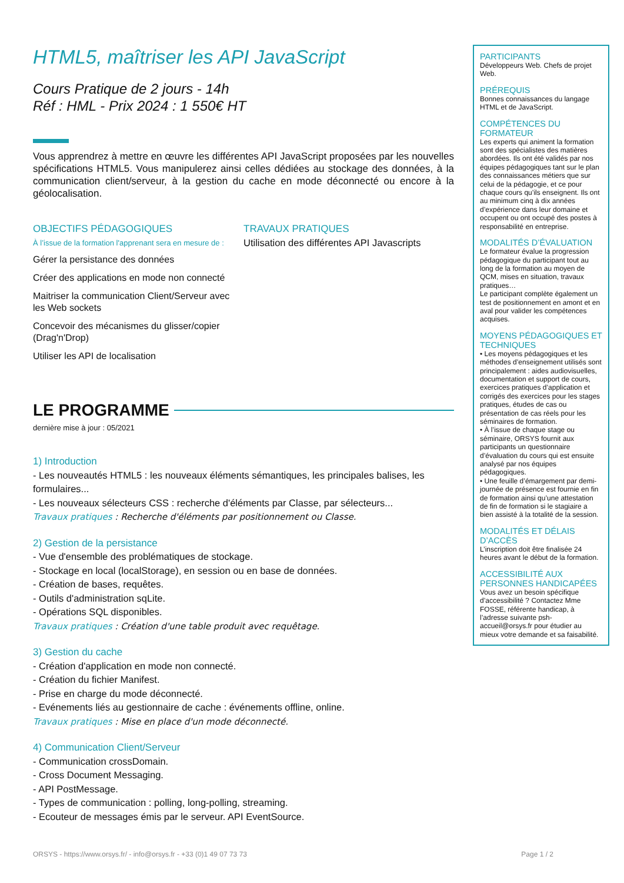HTML5, maîtriser les API JavaScript
Cours Pratique de 2 jours - 14h
Réf : HML - Prix 2024 : 1 550€ HT
Vous apprendrez à mettre en œuvre les différentes API JavaScript proposées par les nouvelles spécifications HTML5. Vous manipulerez ainsi celles dédiées au stockage des données, à la communication client/serveur, à la gestion du cache en mode déconnecté ou encore à la géolocalisation.
OBJECTIFS PÉDAGOGIQUES
À l’issue de la formation l'apprenant sera en mesure de :
Gérer la persistance des données
Créer des applications en mode non connecté
Maitriser la communication Client/Serveur avec les Web sockets
Concevoir des mécanismes du glisser/copier (Drag'n'Drop)
Utiliser les API de localisation
TRAVAUX PRATIQUES
Utilisation des différentes API Javascripts
LE PROGRAMME
dernière mise à jour : 05/2021
1) Introduction
- Les nouveautés HTML5 : les nouveaux éléments sémantiques, les principales balises, les formulaires...
- Les nouveaux sélecteurs CSS : recherche d'éléments par Classe, par sélecteurs...
Travaux pratiques : Recherche d'éléments par positionnement ou Classe.
2) Gestion de la persistance
- Vue d'ensemble des problématiques de stockage.
- Stockage en local (localStorage), en session ou en base de données.
- Création de bases, requêtes.
- Outils d'administration sqLite.
- Opérations SQL disponibles.
Travaux pratiques : Création d'une table produit avec requêtage.
3) Gestion du cache
- Création d'application en mode non connecté.
- Création du fichier Manifest.
- Prise en charge du mode déconnecté.
- Evénements liés au gestionnaire de cache : événements offline, online.
Travaux pratiques : Mise en place d'un mode déconnecté.
4) Communication Client/Serveur
- Communication crossDomain.
- Cross Document Messaging.
- API PostMessage.
- Types de communication : polling, long-polling, streaming.
- Ecouteur de messages émis par le serveur. API EventSource.
PARTICIPANTS
Développeurs Web. Chefs de projet Web.
PRÉREQUIS
Bonnes connaissances du langage HTML et de JavaScript.
COMPÉTENCES DU FORMATEUR
Les experts qui animent la formation sont des spécialistes des matières abordées. Ils ont été validés par nos équipes pédagogiques tant sur le plan des connaissances métiers que sur celui de la pédagogie, et ce pour chaque cours qu’ils enseignent. Ils ont au minimum cinq à dix années d’expérience dans leur domaine et occupent ou ont occupé des postes à responsabilité en entreprise.
MODALITÉS D’ÉVALUATION
Le formateur évalue la progression pédagogique du participant tout au long de la formation au moyen de QCM, mises en situation, travaux pratiques…
Le participant complète également un test de positionnement en amont et en aval pour valider les compétences acquises.
MOYENS PÉDAGOGIQUES ET TECHNIQUES
• Les moyens pédagogiques et les méthodes d’enseignement utilisés sont principalement : aides audiovisuelles, documentation et support de cours, exercices pratiques d’application et corrigés des exercices pour les stages pratiques, études de cas ou présentation de cas réels pour les séminaires de formation.
• À l’issue de chaque stage ou séminaire, ORSYS fournit aux participants un questionnaire d’évaluation du cours qui est ensuite analysé par nos équipes pédagogiques.
• Une feuille d’émargement par demi-journée de présence est fournie en fin de formation ainsi qu’une attestation de fin de formation si le stagiaire a bien assisté à la totalité de la session.
MODALITÉS ET DÉLAIS D’ACCÈS
L’inscription doit être finalisée 24 heures avant le début de la formation.
ACCESSIBILITÉ AUX PERSONNES HANDICAPÉES
Vous avez un besoin spécifique d’accessibilité ? Contactez Mme FOSSE, référente handicap, à l’adresse suivante psh-accueil@orsys.fr pour étudier au mieux votre demande et sa faisabilité.
ORSYS - https://www.orsys.fr/ - info@orsys.fr - +33 (0)1 49 07 73 73 Page 1 / 2